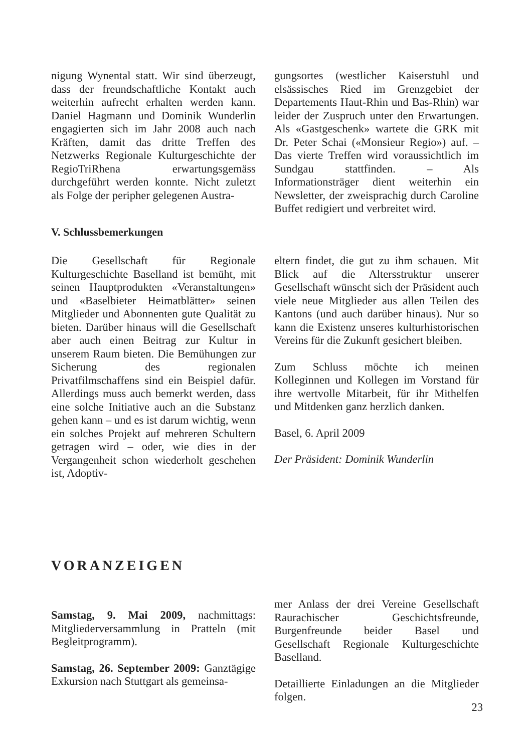nigung Wynental statt. Wir sind überzeugt, dass der freundschaftliche Kontakt auch weiterhin aufrecht erhalten werden kann. Daniel Hagmann und Dominik Wunderlin engagierten sich im Jahr 2008 auch nach Kräften, damit das dritte Treffen des Netzwerks Regionale Kulturgeschichte der RegioTriRhena erwartungsgemäss durchgeführt werden konnte. Nicht zuletzt als Folge der peripher gelegenen Austra-
gungsortes (westlicher Kaiserstuhl und elsässisches Ried im Grenzgebiet der Departements Haut-Rhin und Bas-Rhin) war leider der Zuspruch unter den Erwartungen. Als «Gastgeschenk» wartete die GRK mit Dr. Peter Schai («Monsieur Regio») auf. – Das vierte Treffen wird voraussichtlich im Sundgau stattfinden. – Als Informationsträger dient weiterhin ein Newsletter, der zweisprachig durch Caroline Buffet redigiert und verbreitet wird.
V. Schlussbemerkungen
Die Gesellschaft für Regionale Kulturgeschichte Baselland ist bemüht, mit seinen Hauptprodukten «Veranstaltungen» und «Baselbieter Heimatblätter» seinen Mitglieder und Abonnenten gute Qualität zu bieten. Darüber hinaus will die Gesellschaft aber auch einen Beitrag zur Kultur in unserem Raum bieten. Die Bemühungen zur Sicherung des regionalen Privatfilmschaffens sind ein Beispiel dafür. Allerdings muss auch bemerkt werden, dass eine solche Initiative auch an die Substanz gehen kann – und es ist darum wichtig, wenn ein solches Projekt auf mehreren Schultern getragen wird – oder, wie dies in der Vergangenheit schon wiederholt geschehen ist, Adoptiv-
eltern findet, die gut zu ihm schauen. Mit Blick auf die Altersstruktur unserer Gesellschaft wünscht sich der Präsident auch viele neue Mitglieder aus allen Teilen des Kantons (und auch darüber hinaus). Nur so kann die Existenz unseres kulturhistorischen Vereins für die Zukunft gesichert bleiben.
Zum Schluss möchte ich meinen Kolleginnen und Kollegen im Vorstand für ihre wertvolle Mitarbeit, für ihr Mithelfen und Mitdenken ganz herzlich danken.
Basel, 6. April 2009
Der Präsident: Dominik Wunderlin
VORANZEIGEN
Samstag, 9. Mai 2009, nachmittags: Mitgliederversammlung in Pratteln (mit Begleitprogramm).
Samstag, 26. September 2009: Ganztägige Exkursion nach Stuttgart als gemeinsa-
mer Anlass der drei Vereine Gesellschaft Raurachischer Geschichtsfreunde, Burgenfreunde beider Basel und Gesellschaft Regionale Kulturgeschichte Baselland.
Detaillierte Einladungen an die Mitglieder folgen.
23